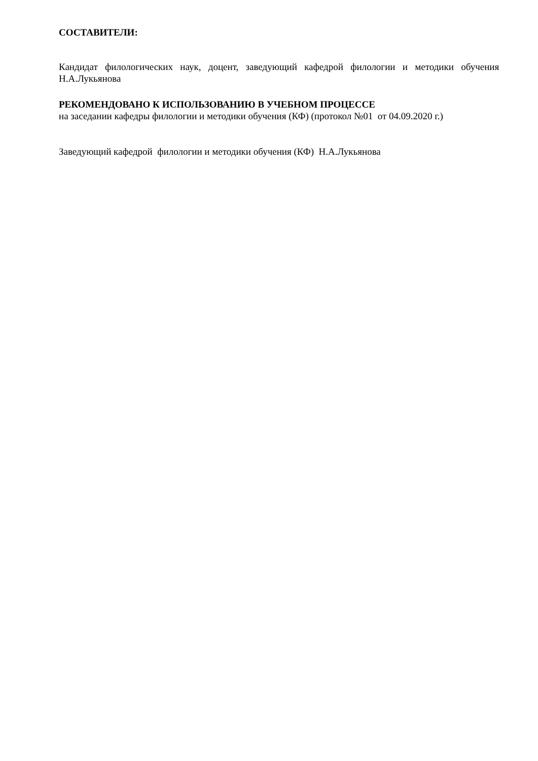СОСТАВИТЕЛИ:
Кандидат филологических наук, доцент, заведующий кафедрой филологии и методики обучения Н.А.Лукьянова
РЕКОМЕНДОВАНО К ИСПОЛЬЗОВАНИЮ В УЧЕБНОМ ПРОЦЕССЕ
на заседании кафедры филологии и методики обучения (КФ) (протокол №01 от 04.09.2020 г.)
Заведующий кафедрой филологии и методики обучения (КФ) Н.А.Лукьянова